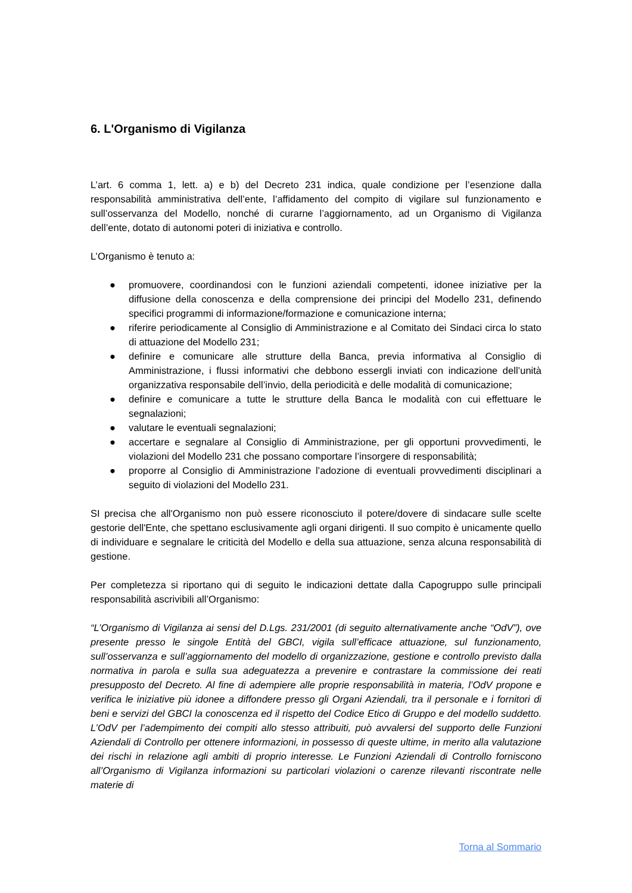6. L'Organismo di Vigilanza
L’art. 6 comma 1, lett. a) e b) del Decreto 231 indica, quale condizione per l’esenzione dalla responsabilità amministrativa dell’ente, l’affidamento del compito di vigilare sul funzionamento e sull’osservanza del Modello, nonché di curarne l’aggiornamento, ad un Organismo di Vigilanza dell’ente, dotato di autonomi poteri di iniziativa e controllo.
L’Organismo è tenuto a:
● promuovere, coordinandosi con le funzioni aziendali competenti, idonee iniziative per la diffusione della conoscenza e della comprensione dei principi del Modello 231, definendo specifici programmi di informazione/formazione e comunicazione interna;
● riferire periodicamente al Consiglio di Amministrazione e al Comitato dei Sindaci circa lo stato di attuazione del Modello 231;
● definire e comunicare alle strutture della Banca, previa informativa al Consiglio di Amministrazione, i flussi informativi che debbono essergli inviati con indicazione dell’unità organizzativa responsabile dell’invio, della periodicità e delle modalità di comunicazione;
● definire e comunicare a tutte le strutture della Banca le modalità con cui effettuare le segnalazioni;
● valutare le eventuali segnalazioni;
● accertare e segnalare al Consiglio di Amministrazione, per gli opportuni provvedimenti, le violazioni del Modello 231 che possano comportare l’insorgere di responsabilità;
● proporre al Consiglio di Amministrazione l’adozione di eventuali provvedimenti disciplinari a seguito di violazioni del Modello 231.
SI precisa che all'Organismo non può essere riconosciuto il potere/dovere di sindacare sulle scelte gestorie dell'Ente, che spettano esclusivamente agli organi dirigenti. Il suo compito è unicamente quello di individuare e segnalare le criticità del Modello e della sua attuazione, senza alcuna responsabilità di gestione.
Per completezza si riportano qui di seguito le indicazioni dettate dalla Capogruppo sulle principali responsabilità ascrivibili all’Organismo:
“L’Organismo di Vigilanza ai sensi del D.Lgs. 231/2001 (di seguito alternativamente anche “OdV”), ove presente presso le singole Entità del GBCI, vigila sull’efficace attuazione, sul funzionamento, sull’osservanza e sull’aggiornamento del modello di organizzazione, gestione e controllo previsto dalla normativa in parola e sulla sua adeguatezza a prevenire e contrastare la commissione dei reati presupposto del Decreto. Al fine di adempiere alle proprie responsabilità in materia, l’OdV propone e verifica le iniziative più idonee a diffondere presso gli Organi Aziendali, tra il personale e i fornitori di beni e servizi del GBCI la conoscenza ed il rispetto del Codice Etico di Gruppo e del modello suddetto. L’OdV per l’adempimento dei compiti allo stesso attribuiti, può avvalersi del supporto delle Funzioni Aziendali di Controllo per ottenere informazioni, in possesso di queste ultime, in merito alla valutazione dei rischi in relazione agli ambiti di proprio interesse. Le Funzioni Aziendali di Controllo forniscono all’Organismo di Vigilanza informazioni su particolari violazioni o carenze rilevanti riscontrate nelle materie di
Torna al Sommario